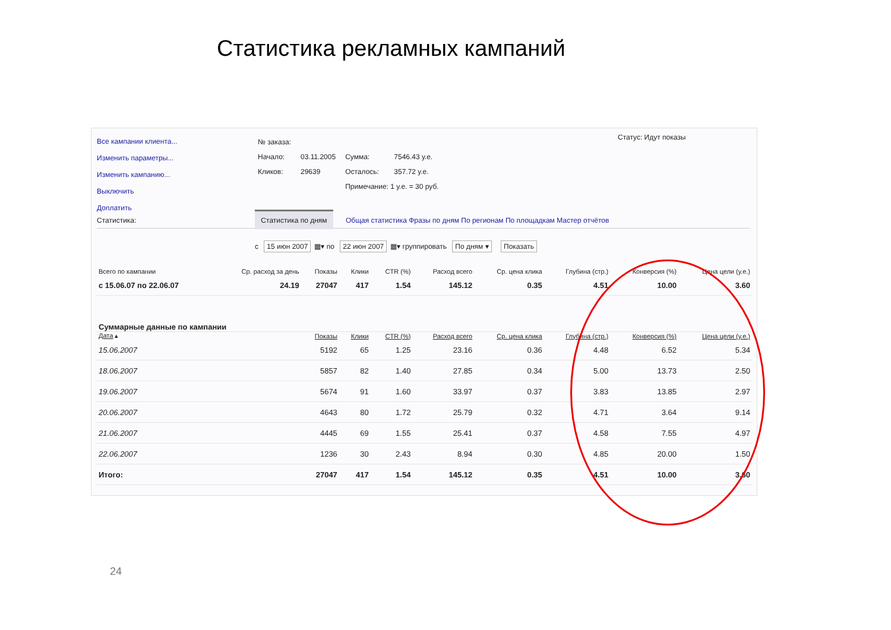Статистика рекламных кампаний
Все кампании клиента...
Изменить параметры...
Изменить кампанию...
Выключить
Доплатить
| № заказа: | | | |
| Начало: | 03.11.2005 | Сумма: | 7546.43 у.е. |
| Кликов: | 29639 | Осталось: | 357.72 у.е. |
| | | Примечание: 1 у.е. = 30 руб. | |
Статус: Идут показы
Статистика: Статистика по дням Общая статистика Фразы по дням По регионам По площадкам Мастер отчётов
с 15 июн 2007 ▦▾ по 22 июн 2007 ▦▾ группировать По дням ▾ Показать
| Всего по кампании | Ср. расход за день | Показы | Клики | CTR (%) | Расход всего | Ср. цена клика | Глубина (стр.) | Конверсия (%) | Цена цели (у.е.) |
| --- | --- | --- | --- | --- | --- | --- | --- | --- | --- |
| с 15.06.07 по 22.06.07 | 24.19 | 27047 | 417 | 1.54 | 145.12 | 0.35 | 4.51 | 10.00 | 3.60 |
| Суммарные данные по кампании | | | | | | | | | |
| Дата ▴ | | Показы | Клики | CTR (%) | Расход всего | Ср. цена клика | Глубина (стр.) | Конверсия (%) | Цена цели (у.е.) |
| 15.06.2007 | | 5192 | 65 | 1.25 | 23.16 | 0.36 | 4.48 | 6.52 | 5.34 |
| 18.06.2007 | | 5857 | 82 | 1.40 | 27.85 | 0.34 | 5.00 | 13.73 | 2.50 |
| 19.06.2007 | | 5674 | 91 | 1.60 | 33.97 | 0.37 | 3.83 | 13.85 | 2.97 |
| 20.06.2007 | | 4643 | 80 | 1.72 | 25.79 | 0.32 | 4.71 | 3.64 | 9.14 |
| 21.06.2007 | | 4445 | 69 | 1.55 | 25.41 | 0.37 | 4.58 | 7.55 | 4.97 |
| 22.06.2007 | | 1236 | 30 | 2.43 | 8.94 | 0.30 | 4.85 | 20.00 | 1.50 |
| Итого: | | 27047 | 417 | 1.54 | 145.12 | 0.35 | 4.51 | 10.00 | 3.60 |
24